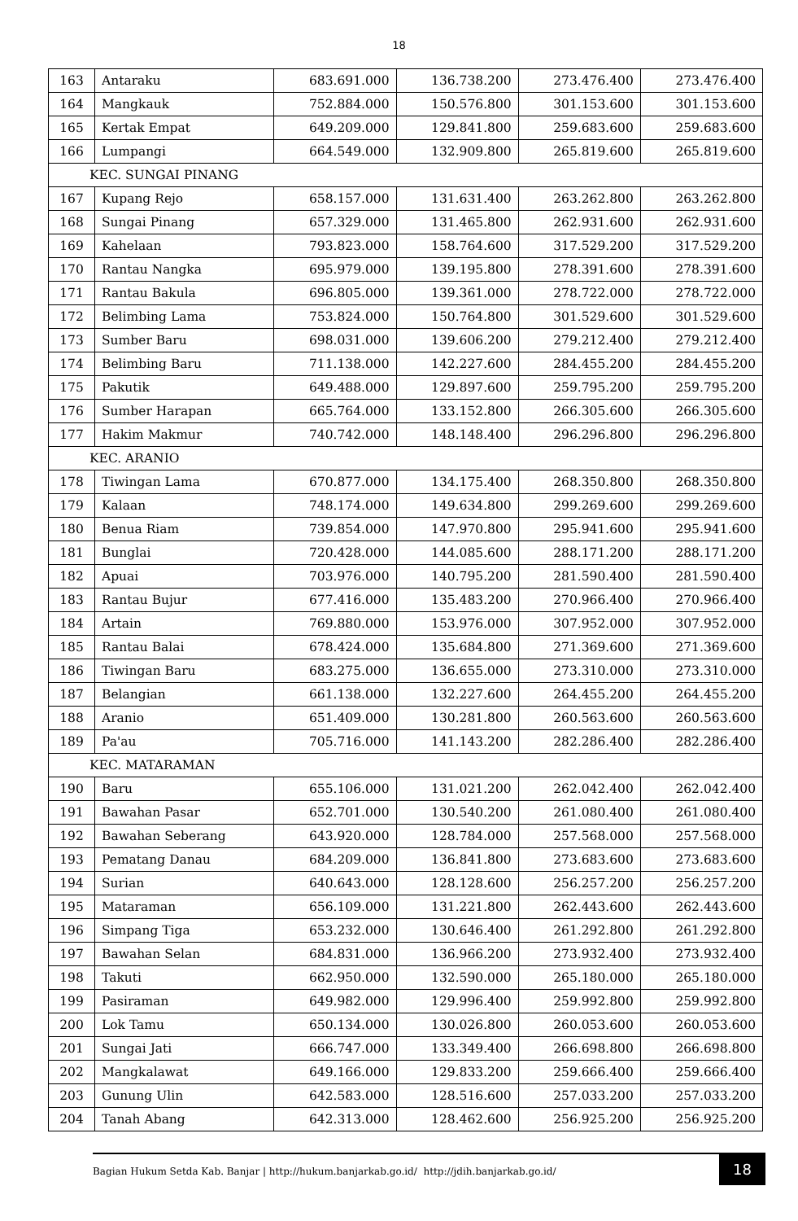18
| 163 | Antaraku | 683.691.000 | 136.738.200 | 273.476.400 | 273.476.400 |
| 164 | Mangkauk | 752.884.000 | 150.576.800 | 301.153.600 | 301.153.600 |
| 165 | Kertak Empat | 649.209.000 | 129.841.800 | 259.683.600 | 259.683.600 |
| 166 | Lumpangi | 664.549.000 | 132.909.800 | 265.819.600 | 265.819.600 |
| KEC. SUNGAI PINANG | | | | | |
| 167 | Kupang Rejo | 658.157.000 | 131.631.400 | 263.262.800 | 263.262.800 |
| 168 | Sungai Pinang | 657.329.000 | 131.465.800 | 262.931.600 | 262.931.600 |
| 169 | Kahelaan | 793.823.000 | 158.764.600 | 317.529.200 | 317.529.200 |
| 170 | Rantau Nangka | 695.979.000 | 139.195.800 | 278.391.600 | 278.391.600 |
| 171 | Rantau Bakula | 696.805.000 | 139.361.000 | 278.722.000 | 278.722.000 |
| 172 | Belimbing Lama | 753.824.000 | 150.764.800 | 301.529.600 | 301.529.600 |
| 173 | Sumber Baru | 698.031.000 | 139.606.200 | 279.212.400 | 279.212.400 |
| 174 | Belimbing Baru | 711.138.000 | 142.227.600 | 284.455.200 | 284.455.200 |
| 175 | Pakutik | 649.488.000 | 129.897.600 | 259.795.200 | 259.795.200 |
| 176 | Sumber Harapan | 665.764.000 | 133.152.800 | 266.305.600 | 266.305.600 |
| 177 | Hakim Makmur | 740.742.000 | 148.148.400 | 296.296.800 | 296.296.800 |
| KEC. ARANIO | | | | | |
| 178 | Tiwingan Lama | 670.877.000 | 134.175.400 | 268.350.800 | 268.350.800 |
| 179 | Kalaan | 748.174.000 | 149.634.800 | 299.269.600 | 299.269.600 |
| 180 | Benua Riam | 739.854.000 | 147.970.800 | 295.941.600 | 295.941.600 |
| 181 | Bunglai | 720.428.000 | 144.085.600 | 288.171.200 | 288.171.200 |
| 182 | Apuai | 703.976.000 | 140.795.200 | 281.590.400 | 281.590.400 |
| 183 | Rantau Bujur | 677.416.000 | 135.483.200 | 270.966.400 | 270.966.400 |
| 184 | Artain | 769.880.000 | 153.976.000 | 307.952.000 | 307.952.000 |
| 185 | Rantau Balai | 678.424.000 | 135.684.800 | 271.369.600 | 271.369.600 |
| 186 | Tiwingan Baru | 683.275.000 | 136.655.000 | 273.310.000 | 273.310.000 |
| 187 | Belangian | 661.138.000 | 132.227.600 | 264.455.200 | 264.455.200 |
| 188 | Aranio | 651.409.000 | 130.281.800 | 260.563.600 | 260.563.600 |
| 189 | Pa'au | 705.716.000 | 141.143.200 | 282.286.400 | 282.286.400 |
| KEC. MATARAMAN | | | | | |
| 190 | Baru | 655.106.000 | 131.021.200 | 262.042.400 | 262.042.400 |
| 191 | Bawahan Pasar | 652.701.000 | 130.540.200 | 261.080.400 | 261.080.400 |
| 192 | Bawahan Seberang | 643.920.000 | 128.784.000 | 257.568.000 | 257.568.000 |
| 193 | Pematang Danau | 684.209.000 | 136.841.800 | 273.683.600 | 273.683.600 |
| 194 | Surian | 640.643.000 | 128.128.600 | 256.257.200 | 256.257.200 |
| 195 | Mataraman | 656.109.000 | 131.221.800 | 262.443.600 | 262.443.600 |
| 196 | Simpang Tiga | 653.232.000 | 130.646.400 | 261.292.800 | 261.292.800 |
| 197 | Bawahan Selan | 684.831.000 | 136.966.200 | 273.932.400 | 273.932.400 |
| 198 | Takuti | 662.950.000 | 132.590.000 | 265.180.000 | 265.180.000 |
| 199 | Pasiraman | 649.982.000 | 129.996.400 | 259.992.800 | 259.992.800 |
| 200 | Lok Tamu | 650.134.000 | 130.026.800 | 260.053.600 | 260.053.600 |
| 201 | Sungai Jati | 666.747.000 | 133.349.400 | 266.698.800 | 266.698.800 |
| 202 | Mangkalawat | 649.166.000 | 129.833.200 | 259.666.400 | 259.666.400 |
| 203 | Gunung Ulin | 642.583.000 | 128.516.600 | 257.033.200 | 257.033.200 |
| 204 | Tanah Abang | 642.313.000 | 128.462.600 | 256.925.200 | 256.925.200 |
Bagian Hukum Setda Kab. Banjar | http://hukum.banjarkab.go.id/ http://jdih.banjarkab.go.id/
18